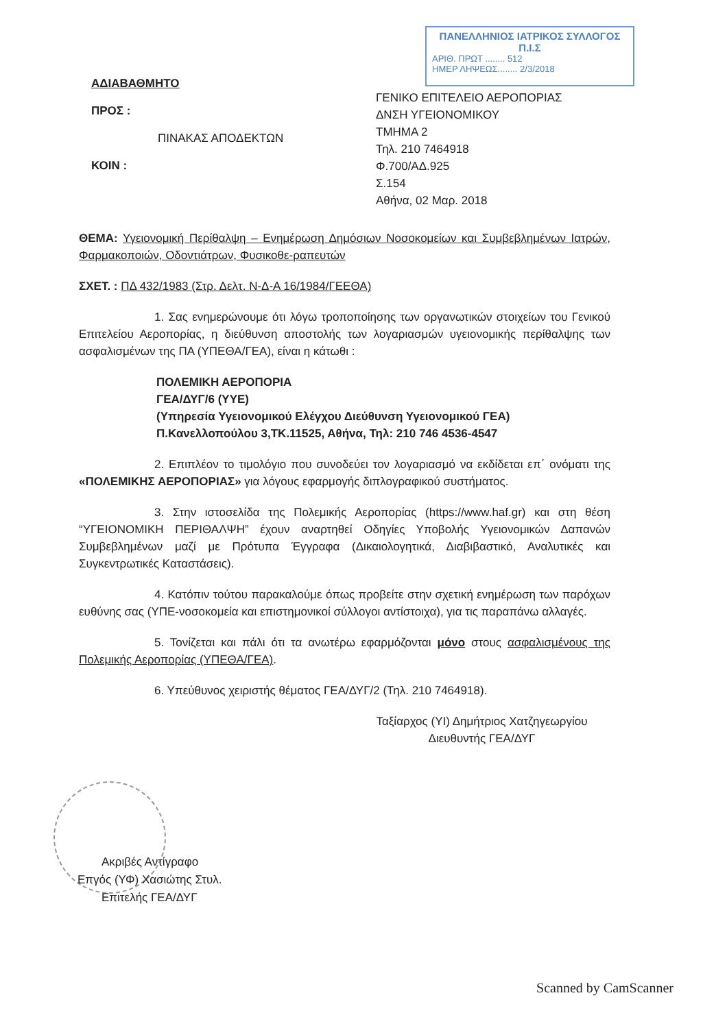ΠΑΝΕΛΛΗΝΙΟΣ ΙΑΤΡΙΚΟΣ ΣΥΛΛΟΓΟΣ
Π.Ι.Σ
ΑΡΙΘ. ΠΡΩΤ ........ 512
ΗΜΕΡ ΛΗΨΕΩΣ........ 2/3/2018
ΑΔΙΑΒΑΘΜΗΤΟ
ΠΡΟΣ :
ΠΙΝΑΚΑΣ ΑΠΟΔΕΚΤΩΝ
ΚΟΙΝ :
ΓΕΝΙΚΟ ΕΠΙΤΕΛΕΙΟ ΑΕΡΟΠΟΡΙΑΣ
ΔΝΣΗ ΥΓΕΙΟΝΟΜΙΚΟΥ
ΤΜΗΜΑ 2
Τηλ. 210 7464918
Φ.700/ΑΔ.925
Σ.154
Αθήνα, 02 Μαρ. 2018
ΘΕΜΑ: Υγειονομική Περίθαλψη – Ενημέρωση Δημόσιων Νοσοκομείων και Συμβεβλημένων Ιατρών, Φαρμακοποιών, Οδοντιάτρων, Φυσικοθε-ραπευτών
ΣΧΕΤ. : ΠΔ 432/1983 (Στρ. Δελτ. Ν-Δ-Α 16/1984/ΓΕΕΘΑ)
1. Σας ενημερώνουμε ότι λόγω τροποποίησης των οργανωτικών στοιχείων του Γενικού Επιτελείου Αεροπορίας, η διεύθυνση αποστολής των λογαριασμών υγειονομικής περίθαλψης των ασφαλισμένων της ΠΑ (ΥΠΕΘΑ/ΓΕΑ), είναι η κάτωθι :
ΠΟΛΕΜΙΚΗ ΑΕΡΟΠΟΡΙΑ
ΓΕΑ/ΔΥΓ/6 (ΥΥΕ)
(Υπηρεσία Υγειονομικού Ελέγχου Διεύθυνση Υγειονομικού ΓΕΑ)
Π.Κανελλοπούλου 3,ΤΚ.11525, Αθήνα, Τηλ: 210 746 4536-4547
2. Επιπλέον το τιμολόγιο που συνοδεύει τον λογαριασμό να εκδίδεται επ΄ ονόματι της «ΠΟΛΕΜΙΚΗΣ ΑΕΡΟΠΟΡΙΑΣ» για λόγους εφαρμογής διπλογραφικού συστήματος.
3. Στην ιστοσελίδα της Πολεμικής Αεροπορίας (https://www.haf.gr) και στη θέση “ΥΓΕΙΟΝΟΜΙΚΗ ΠΕΡΙΘΑΛΨΗ” έχουν αναρτηθεί Οδηγίες Υποβολής Υγειονομικών Δαπανών Συμβεβλημένων μαζί με Πρότυπα Έγγραφα (Δικαιολογητικά, Διαβιβαστικό, Αναλυτικές και Συγκεντρωτικές Καταστάσεις).
4. Κατόπιν τούτου παρακαλούμε όπως προβείτε στην σχετική ενημέρωση των παρόχων ευθύνης σας (ΥΠΕ-νοσοκομεία και επιστημονικοί σύλλογοι αντίστοιχα), για τις παραπάνω αλλαγές.
5. Τονίζεται και πάλι ότι τα ανωτέρω εφαρμόζονται μόνο στους ασφαλισμένους της Πολεμικής Αεροπορίας (ΥΠΕΘΑ/ΓΕΑ).
6. Υπεύθυνος χειριστής θέματος ΓΕΑ/ΔΥΓ/2 (Τηλ. 210 7464918).
Ταξίαρχος (ΥΙ) Δημήτριος Χατζηγεωργίου
Διευθυντής ΓΕΑ/ΔΥΓ
Ακριβές Αντίγραφο
Επγός (ΥΦ) Χασιώτης Στυλ.
Επιτελής ΓΕΑ/ΔΥΓ
Scanned by CamScanner